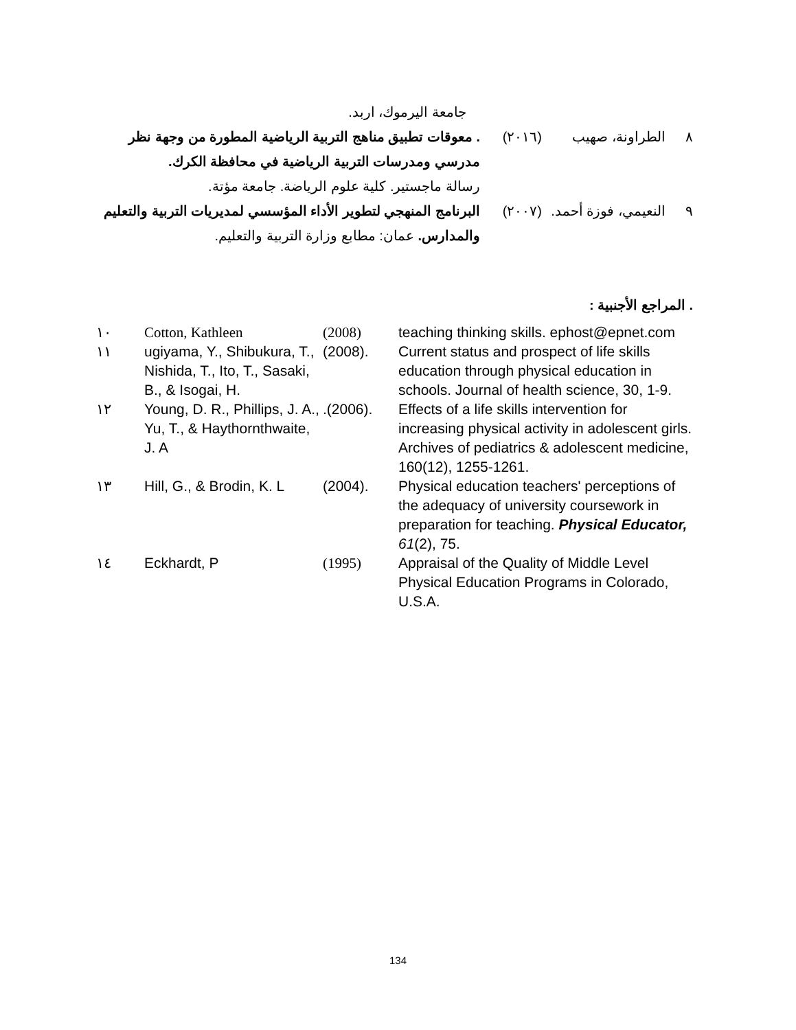جامعة اليرموك، اربد.
٨ الطراونة، صهيب (٢٠١٦) . معوقات تطبيق مناهج التربية الرياضية المطورة من وجهة نظر مدرسي ومدرسات التربية الرياضية في محافظة الكرك.
رسالة ماجستير. كلية علوم الرياضة. جامعة مؤتة.
٩ النعيمي، فوزة أحمد.
(٢٠٠٧) البرنامج المنهجي لتطوير الأداء المؤسسي لمديريات التربية والتعليم والمدارس. عمان: مطابع وزارة التربية والتعليم.
. المراجع الأجنبية :
| ١٠ | Cotton, Kathleen | (2008) | teaching thinking skills. ephost@epnet.com |
| ١١ | ugiyama, Y., Shibukura, T., Nishida, T., Ito, T., Sasaki, B., & Isogai, H. | (2008). | Current status and prospect of life skills education through physical education in schools. Journal of health science, 30, 1-9. |
| ١٢ | Young, D. R., Phillips, J. A., Yu, T., & Haythornthwaite, J. A | .(2006). | Effects of a life skills intervention for increasing physical activity in adolescent girls. Archives of pediatrics & adolescent medicine, 160(12), 1255-1261. |
| ١٣ | Hill, G., & Brodin, K. L | (2004). | Physical education teachers' perceptions of the adequacy of university coursework in preparation for teaching. Physical Educator, 61 (2), 75. |
| ١٤ | Eckhardt, P | (1995) | Appraisal of the Quality of Middle Level Physical Education Programs in Colorado, U.S.A. |
134